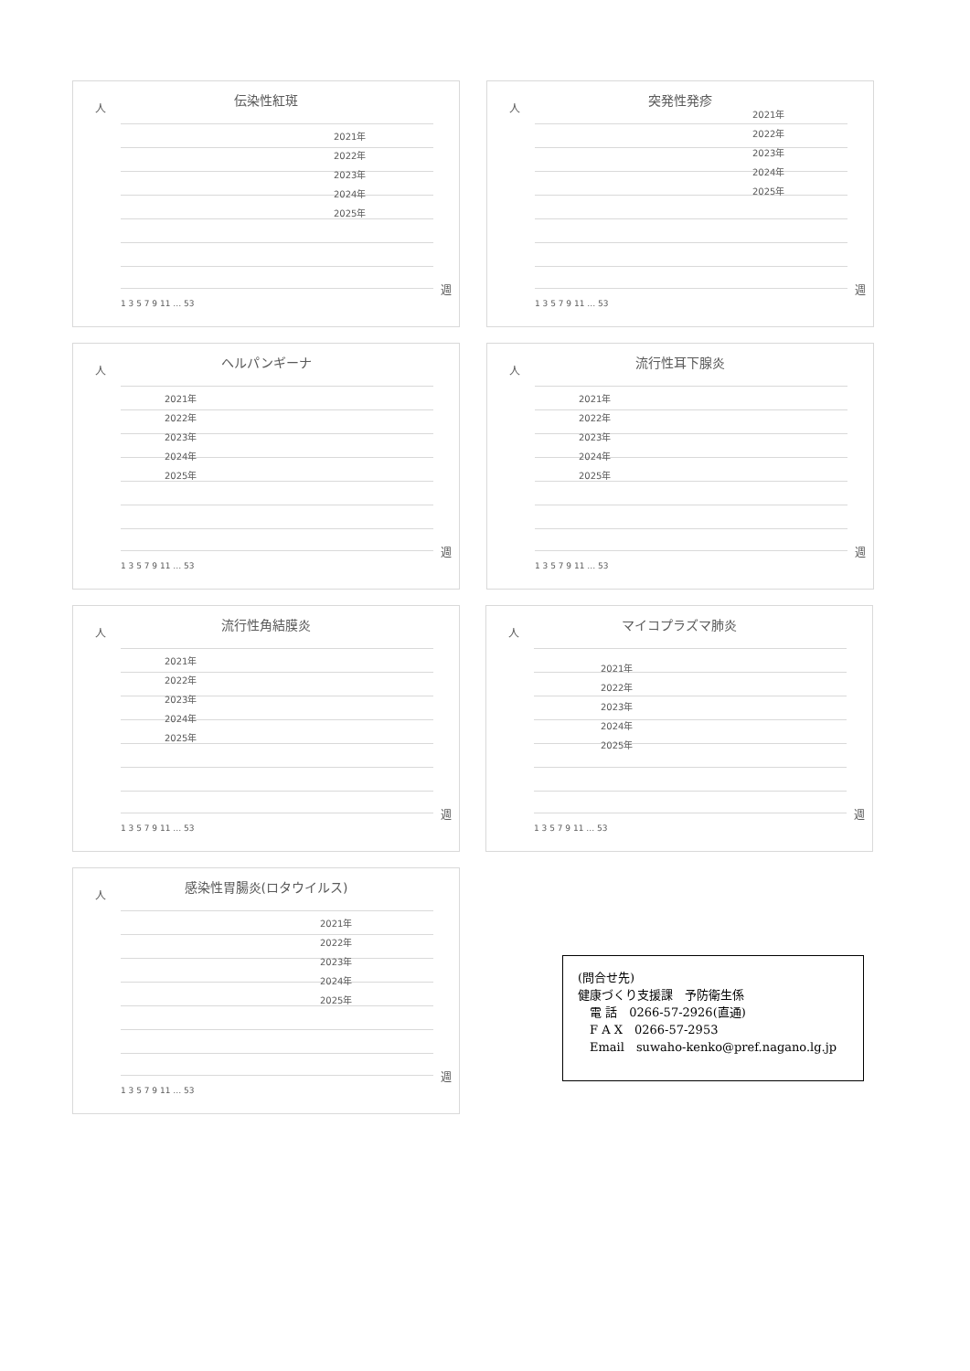伝染性紅斑
人
2021年
2022年
2023年
2024年
2025年
1 3 5 7 9 11 … 53
週
突発性発疹
人
2021年
2022年
2023年
2024年
2025年
1 3 5 7 9 11 … 53
週
ヘルパンギーナ
人
2021年
2022年
2023年
2024年
2025年
1 3 5 7 9 11 … 53
週
流行性耳下腺炎
人
2021年
2022年
2023年
2024年
2025年
1 3 5 7 9 11 … 53
週
流行性角結膜炎
人
2021年
2022年
2023年
2024年
2025年
1 3 5 7 9 11 … 53
週
マイコプラズマ肺炎
人
2021年
2022年
2023年
2024年
2025年
1 3 5 7 9 11 … 53
週
感染性胃腸炎(ロタウイルス)
人
2021年
2022年
2023年
2024年
2025年
1 3 5 7 9 11 … 53
週
(問合せ先)
健康づくり支援課　予防衛生係
　電 話　0266-57-2926(直通)
　F A X　0266-57-2953
　Email　suwaho-kenko@pref.nagano.lg.jp